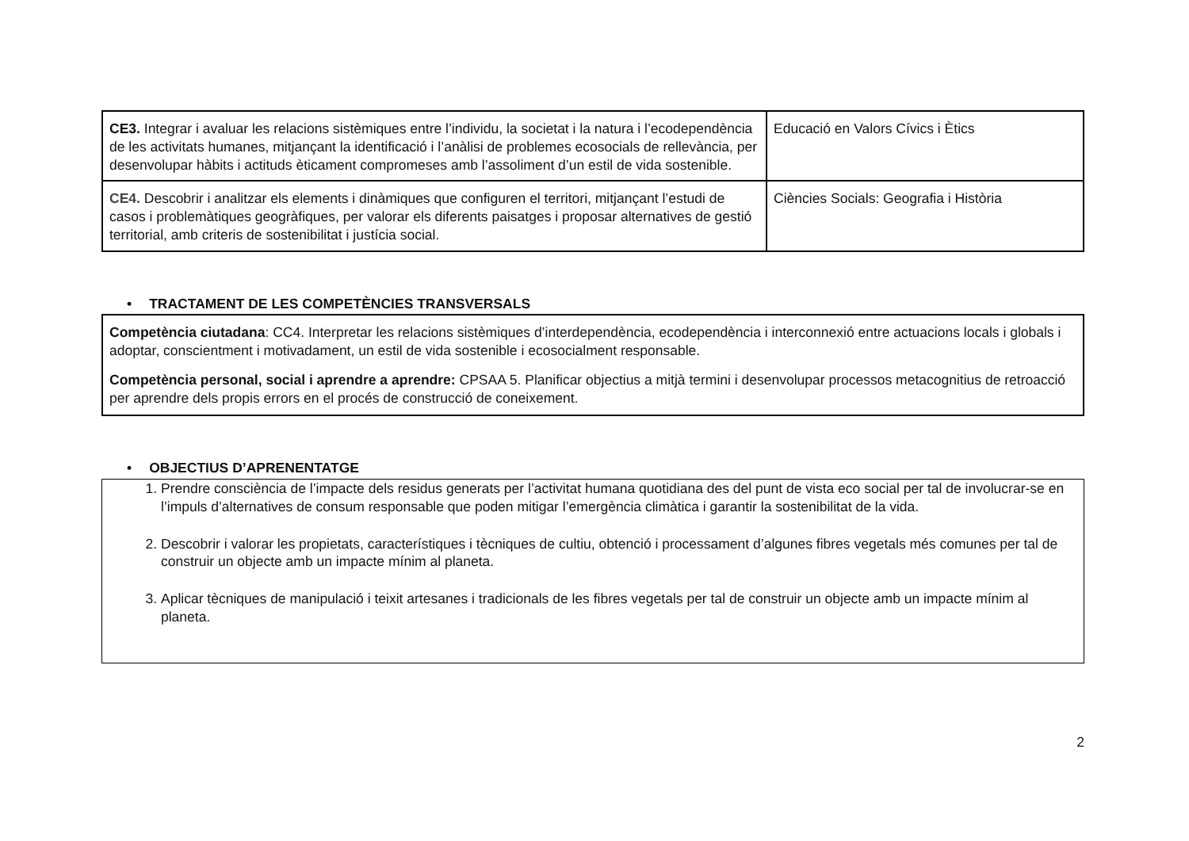| CE3. Integrar i avaluar les relacions sistèmiques entre l’individu, la societat i la natura i l’ecodependència de les activitats humanes, mitjançant la identificació i l’anàlisi de problemes ecosocials de rellevància, per desenvolupar hàbits i actituds èticament compromeses amb l’assoliment d’un estil de vida sostenible. | Educació en Valors Cívics i Ètics |
| CE4. Descobrir i analitzar els elements i dinàmiques que configuren el territori, mitjançant l’estudi de casos i problemàtiques geogràfiques, per valorar els diferents paisatges i proposar alternatives de gestió territorial, amb criteris de sostenibilitat i justícia social. | Ciències Socials: Geografia i Història |
• TRACTAMENT DE LES COMPETÈNCIES TRANSVERSALS
Competència ciutadana: CC4. Interpretar les relacions sistèmiques d’interdependència, ecodependència i interconnexió entre actuacions locals i globals i adoptar, conscientment i motivadament, un estil de vida sostenible i ecosocialment responsable.
Competència personal, social i aprendre a aprendre: CPSAA 5. Planificar objectius a mitjà termini i desenvolupar processos metacognitius de retroacció per aprendre dels propis errors en el procés de construcció de coneixement.
• OBJECTIUS D’APRENENTATGE
1. Prendre consciència de l’impacte dels residus generats per l’activitat humana quotidiana des del punt de vista eco social per tal de involucrar-se en l’impuls d’alternatives de consum responsable que poden mitigar l’emergència climàtica i garantir la sostenibilitat de la vida.
2. Descobrir i valorar les propietats, característiques i tècniques de cultiu, obtenció i processament d’algunes fibres vegetals més comunes per tal de construir un objecte amb un impacte mínim al planeta.
3. Aplicar tècniques de manipulació i teixit artesanes i tradicionals de les fibres vegetals per tal de construir un objecte amb un impacte mínim al planeta.
2